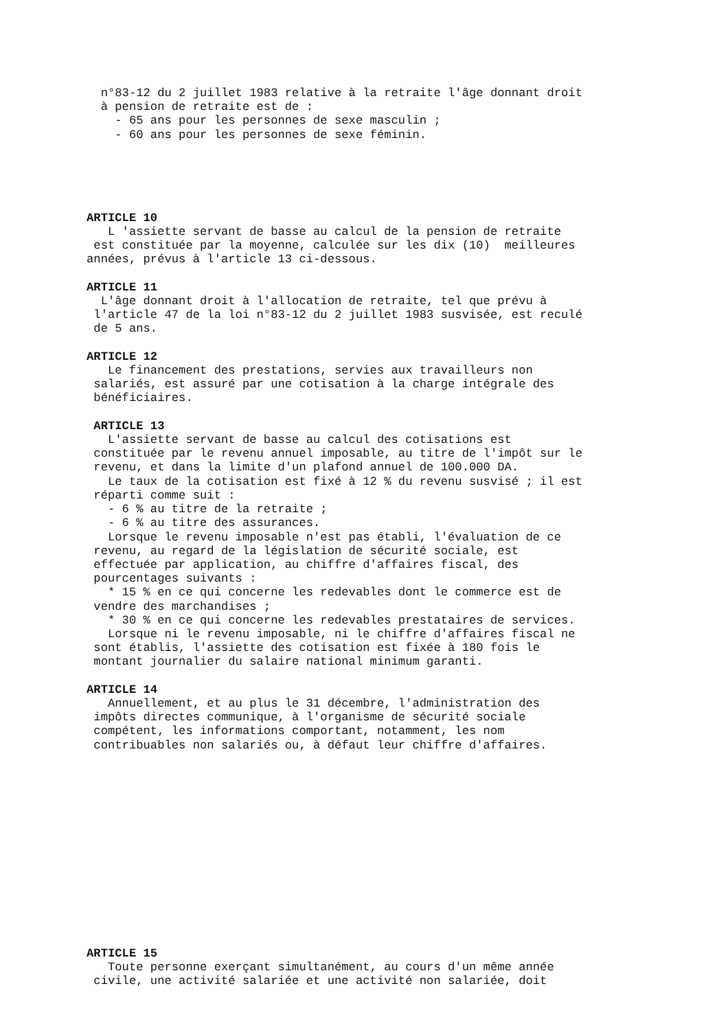n°83-12 du 2 juillet 1983 relative à la retraite l'âge donnant droit
  à pension de retraite est de :
    - 65 ans pour les personnes de sexe masculin ;
    - 60 ans pour les personnes de sexe féminin.





ARTICLE 10
   L 'assiette servant de basse au calcul de la pension de retraite
 est constituée par la moyenne, calculée sur les dix (10)  meilleures
années, prévus à l'article 13 ci-dessous.

ARTICLE 11
  L'âge donnant droit à l'allocation de retraite, tel que prévu à
 l'article 47 de la loi n°83-12 du 2 juillet 1983 susvisée, est reculé
 de 5 ans.

ARTICLE 12
   Le financement des prestations, servies aux travailleurs non
 salariés, est assuré par une cotisation à la charge intégrale des
 bénéficiaires.

 ARTICLE 13
   L'assiette servant de basse au calcul des cotisations est
 constituée par le revenu annuel imposable, au titre de l'impôt sur le
 revenu, et dans la limite d'un plafond annuel de 100.000 DA.
   Le taux de la cotisation est fixé à 12 % du revenu susvisé ; il est
 réparti comme suit :
   - 6 % au titre de la retraite ;
   - 6 % au titre des assurances.
   Lorsque le revenu imposable n'est pas établi, l'évaluation de ce
 revenu, au regard de la législation de sécurité sociale, est
 effectuée par application, au chiffre d'affaires fiscal, des
 pourcentages suivants :
   * 15 % en ce qui concerne les redevables dont le commerce est de
 vendre des marchandises ;
   * 30 % en ce qui concerne les redevables prestataires de services.
   Lorsque ni le revenu imposable, ni le chiffre d'affaires fiscal ne
 sont établis, l'assiette des cotisation est fixée à 180 fois le
 montant journalier du salaire national minimum garanti.

ARTICLE 14
   Annuellement, et au plus le 31 décembre, l'administration des
 impôts directes communique, à l'organisme de sécurité sociale
 compétent, les informations comportant, notamment, les nom
 contribuables non salariés ou, à défaut leur chiffre d'affaires.














ARTICLE 15
   Toute personne exerçant simultanément, au cours d'un même année
 civile, une activité salariée et une activité non salariée, doit